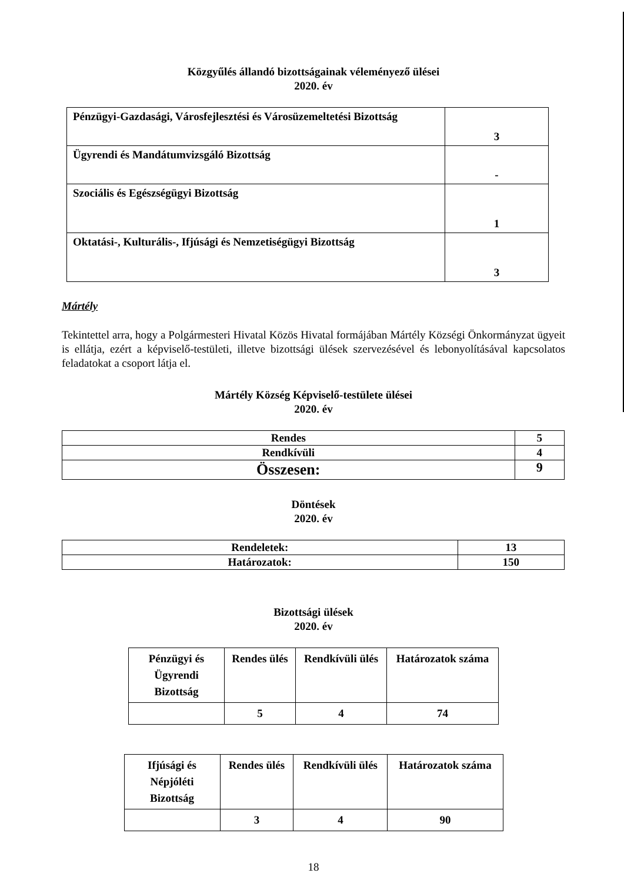Közgyűlés állandó bizottságainak véleményező ülései
2020. év
| Pénzügyi-Gazdasági, Városfejlesztési és Városüzemeltetési Bizottság | 3 |
| Ügyrendi és Mandátumvizsgáló Bizottság | - |
| Szociális és Egészségügyi Bizottság | 1 |
| Oktatási-, Kulturális-, Ifjúsági és Nemzetiségügyi Bizottság | 3 |
Mártély
Tekintettel arra, hogy a Polgármesteri Hivatal Közös Hivatal formájában Mártély Községi Önkormányzat ügyeit is ellátja, ezért a képviselő-testületi, illetve bizottsági ülések szervezésével és lebonyolításával kapcsolatos feladatokat a csoport látja el.
Mártély Község Képviselő-testülete ülései
2020. év
| Rendes | 5 |
| Rendkívüli | 4 |
| Összesen: | 9 |
Döntések
2020. év
| Rendeletek: | 13 |
| Határozatok: | 150 |
Bizottsági ülések
2020. év
| Pénzügyi és Ügyrendi Bizottság | Rendes ülés | Rendkívüli ülés | Határozatok száma |
| | 5 | 4 | 74 |
| Ifjúsági és Népjóléti Bizottság | Rendes ülés | Rendkívüli ülés | Határozatok száma |
| | 3 | 4 | 90 |
18